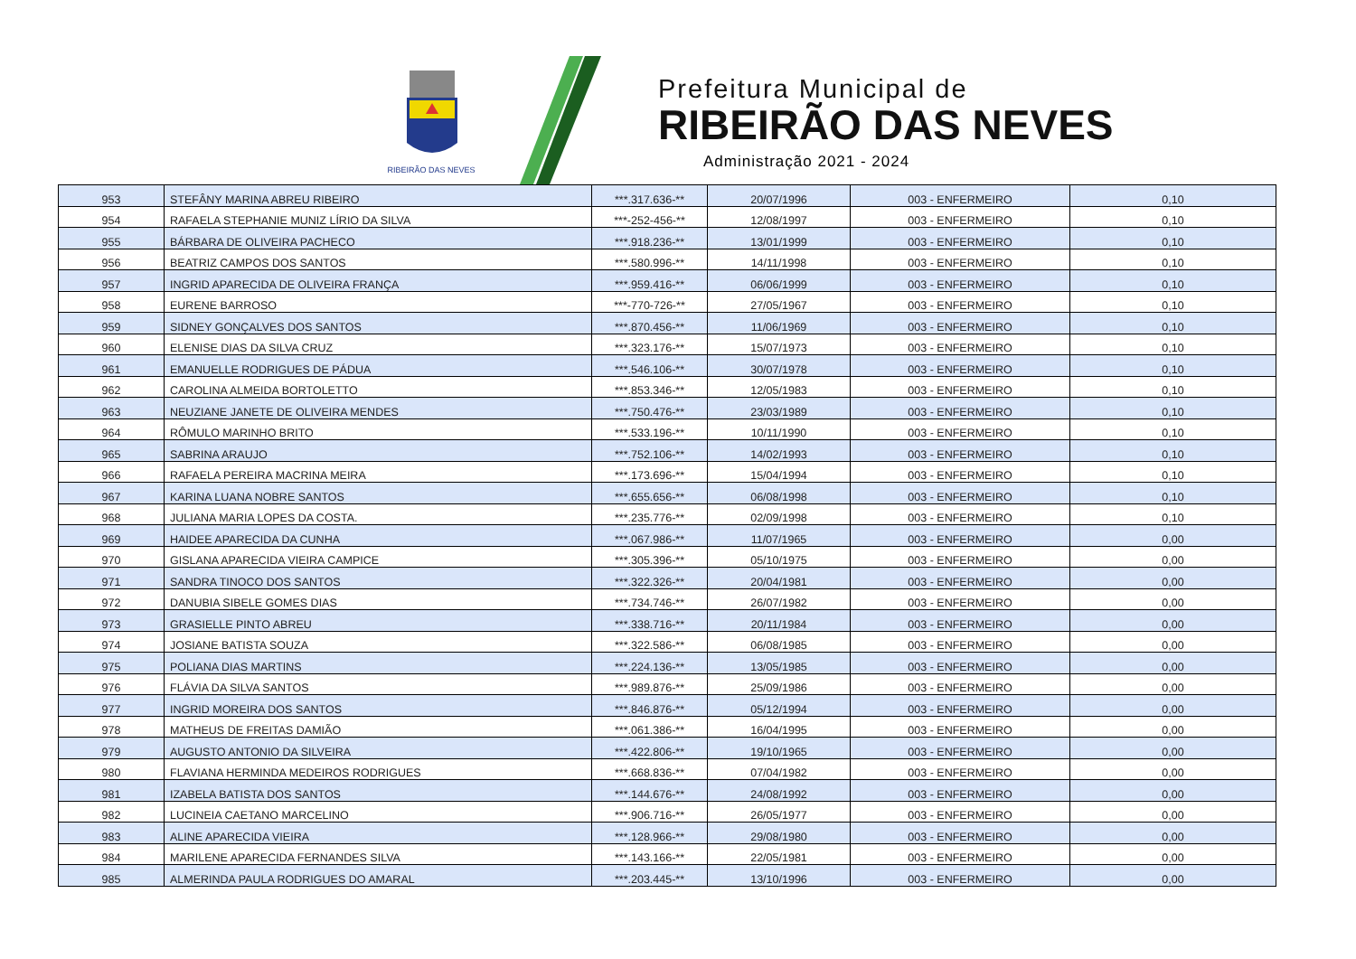RIBEIRÃO DAS NEVES
Prefeitura Municipal de
RIBEIRÃO DAS NEVES
Administração 2021 - 2024
| 953 | STEFÂNY MARINA ABREU RIBEIRO | ***.317.636-** | 20/07/1996 | 003 - ENFERMEIRO | 0,10 |
| 954 | RAFAELA STEPHANIE MUNIZ LÍRIO DA SILVA | ***-252-456-** | 12/08/1997 | 003 - ENFERMEIRO | 0,10 |
| 955 | BÁRBARA DE OLIVEIRA PACHECO | ***.918.236-** | 13/01/1999 | 003 - ENFERMEIRO | 0,10 |
| 956 | BEATRIZ CAMPOS DOS SANTOS | ***.580.996-** | 14/11/1998 | 003 - ENFERMEIRO | 0,10 |
| 957 | INGRID APARECIDA DE OLIVEIRA FRANÇA | ***.959.416-** | 06/06/1999 | 003 - ENFERMEIRO | 0,10 |
| 958 | EURENE BARROSO | ***-770-726-** | 27/05/1967 | 003 - ENFERMEIRO | 0,10 |
| 959 | SIDNEY GONÇALVES DOS SANTOS | ***.870.456-** | 11/06/1969 | 003 - ENFERMEIRO | 0,10 |
| 960 | ELENISE DIAS DA SILVA CRUZ | ***.323.176-** | 15/07/1973 | 003 - ENFERMEIRO | 0,10 |
| 961 | EMANUELLE RODRIGUES DE PÁDUA | ***.546.106-** | 30/07/1978 | 003 - ENFERMEIRO | 0,10 |
| 962 | CAROLINA ALMEIDA BORTOLETTO | ***.853.346-** | 12/05/1983 | 003 - ENFERMEIRO | 0,10 |
| 963 | NEUZIANE JANETE DE OLIVEIRA MENDES | ***.750.476-** | 23/03/1989 | 003 - ENFERMEIRO | 0,10 |
| 964 | RÔMULO MARINHO BRITO | ***.533.196-** | 10/11/1990 | 003 - ENFERMEIRO | 0,10 |
| 965 | SABRINA ARAUJO | ***.752.106-** | 14/02/1993 | 003 - ENFERMEIRO | 0,10 |
| 966 | RAFAELA PEREIRA MACRINA MEIRA | ***.173.696-** | 15/04/1994 | 003 - ENFERMEIRO | 0,10 |
| 967 | KARINA LUANA NOBRE SANTOS | ***.655.656-** | 06/08/1998 | 003 - ENFERMEIRO | 0,10 |
| 968 | JULIANA MARIA LOPES DA COSTA. | ***.235.776-** | 02/09/1998 | 003 - ENFERMEIRO | 0,10 |
| 969 | HAIDEE APARECIDA DA CUNHA | ***.067.986-** | 11/07/1965 | 003 - ENFERMEIRO | 0,00 |
| 970 | GISLANA APARECIDA VIEIRA CAMPICE | ***.305.396-** | 05/10/1975 | 003 - ENFERMEIRO | 0,00 |
| 971 | SANDRA TINOCO DOS SANTOS | ***.322.326-** | 20/04/1981 | 003 - ENFERMEIRO | 0,00 |
| 972 | DANUBIA SIBELE GOMES DIAS | ***.734.746-** | 26/07/1982 | 003 - ENFERMEIRO | 0,00 |
| 973 | GRASIELLE PINTO ABREU | ***.338.716-** | 20/11/1984 | 003 - ENFERMEIRO | 0,00 |
| 974 | JOSIANE BATISTA SOUZA | ***.322.586-** | 06/08/1985 | 003 - ENFERMEIRO | 0,00 |
| 975 | POLIANA DIAS MARTINS | ***.224.136-** | 13/05/1985 | 003 - ENFERMEIRO | 0,00 |
| 976 | FLÁVIA DA SILVA SANTOS | ***.989.876-** | 25/09/1986 | 003 - ENFERMEIRO | 0,00 |
| 977 | INGRID MOREIRA DOS SANTOS | ***.846.876-** | 05/12/1994 | 003 - ENFERMEIRO | 0,00 |
| 978 | MATHEUS DE FREITAS DAMIÃO | ***.061.386-** | 16/04/1995 | 003 - ENFERMEIRO | 0,00 |
| 979 | AUGUSTO ANTONIO DA SILVEIRA | ***.422.806-** | 19/10/1965 | 003 - ENFERMEIRO | 0,00 |
| 980 | FLAVIANA HERMINDA MEDEIROS RODRIGUES | ***.668.836-** | 07/04/1982 | 003 - ENFERMEIRO | 0,00 |
| 981 | IZABELA BATISTA DOS SANTOS | ***.144.676-** | 24/08/1992 | 003 - ENFERMEIRO | 0,00 |
| 982 | LUCINEIA CAETANO MARCELINO | ***.906.716-** | 26/05/1977 | 003 - ENFERMEIRO | 0,00 |
| 983 | ALINE APARECIDA VIEIRA | ***.128.966-** | 29/08/1980 | 003 - ENFERMEIRO | 0,00 |
| 984 | MARILENE APARECIDA FERNANDES SILVA | ***.143.166-** | 22/05/1981 | 003 - ENFERMEIRO | 0,00 |
| 985 | ALMERINDA PAULA RODRIGUES DO AMARAL | ***.203.445-** | 13/10/1996 | 003 - ENFERMEIRO | 0,00 |